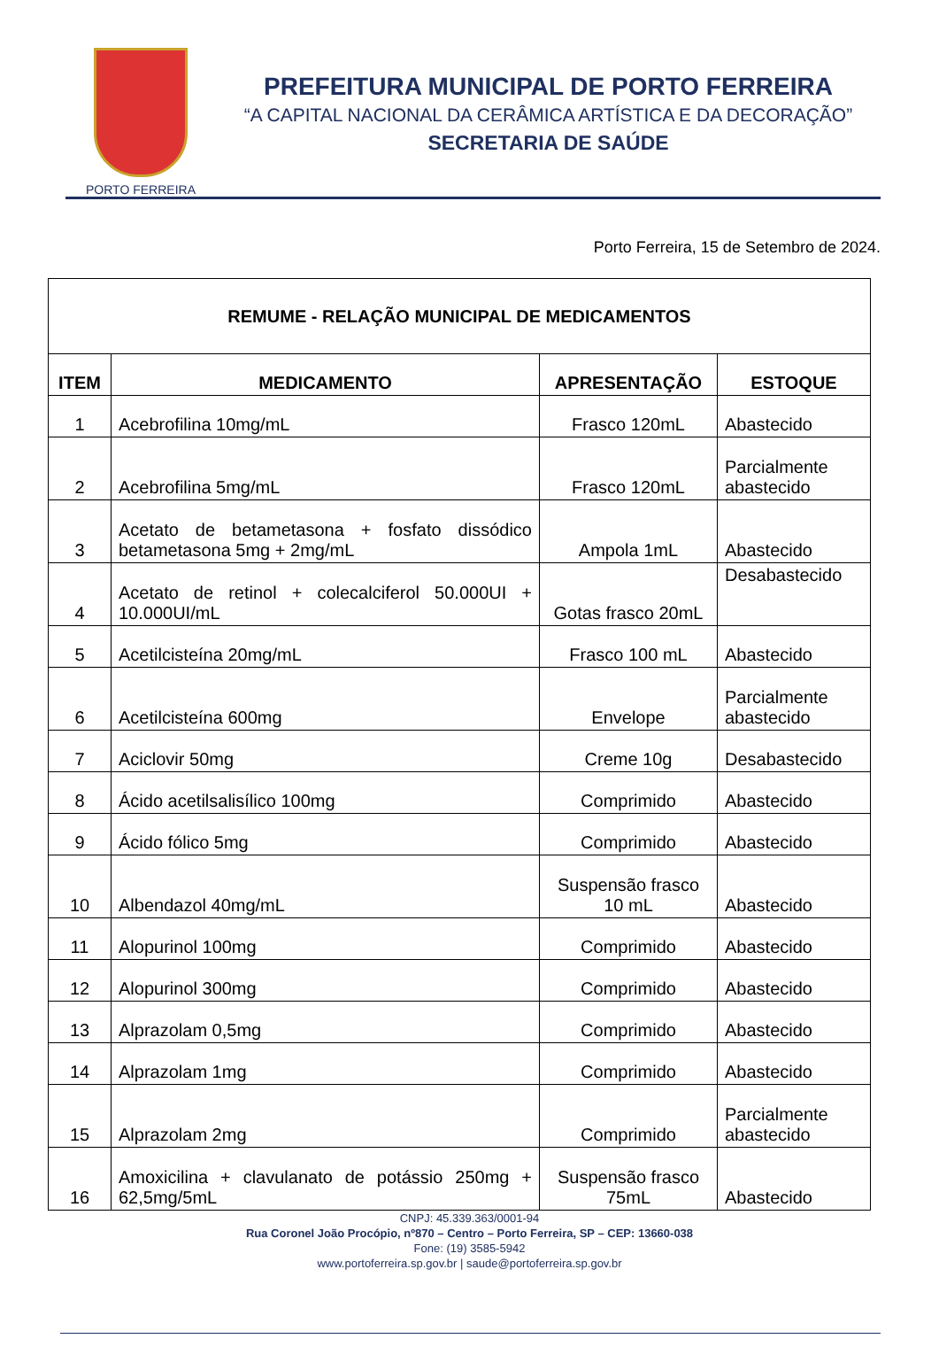PORTO FERREIRA
PREFEITURA MUNICIPAL DE PORTO FERREIRA
“A CAPITAL NACIONAL DA CERÂMICA ARTÍSTICA E DA DECORAÇÃO”
SECRETARIA DE SAÚDE
Porto Ferreira, 15 de Setembro de 2024.
| REMUME - RELAÇÃO MUNICIPAL DE MEDICAMENTOS | | | |
| ITEM | MEDICAMENTO | APRESENTAÇÃO | ESTOQUE |
| 1 | Acebrofilina 10mg/mL | Frasco 120mL | Abastecido |
| 2 | Acebrofilina 5mg/mL | Frasco 120mL | Parcialmente abastecido |
| 3 | Acetato de betametasona + fosfato dissódico betametasona 5mg + 2mg/mL | Ampola 1mL | Abastecido |
| 4 | Acetato de retinol + colecalciferol 50.000UI + 10.000UI/mL | Gotas frasco 20mL | Desabastecido |
| 5 | Acetilcisteína 20mg/mL | Frasco 100 mL | Abastecido |
| 6 | Acetilcisteína 600mg | Envelope | Parcialmente abastecido |
| 7 | Aciclovir 50mg | Creme 10g | Desabastecido |
| 8 | Ácido acetilsalisílico 100mg | Comprimido | Abastecido |
| 9 | Ácido fólico 5mg | Comprimido | Abastecido |
| 10 | Albendazol 40mg/mL | Suspensão frasco 10 mL | Abastecido |
| 11 | Alopurinol 100mg | Comprimido | Abastecido |
| 12 | Alopurinol 300mg | Comprimido | Abastecido |
| 13 | Alprazolam 0,5mg | Comprimido | Abastecido |
| 14 | Alprazolam 1mg | Comprimido | Abastecido |
| 15 | Alprazolam 2mg | Comprimido | Parcialmente abastecido |
| 16 | Amoxicilina + clavulanato de potássio 250mg + 62,5mg/5mL | Suspensão frasco 75mL | Abastecido |
CNPJ: 45.339.363/0001-94
Rua Coronel João Procópio, nº870 – Centro – Porto Ferreira, SP – CEP: 13660-038
Fone: (19) 3585-5942
www.portoferreira.sp.gov.br | saude@portoferreira.sp.gov.br